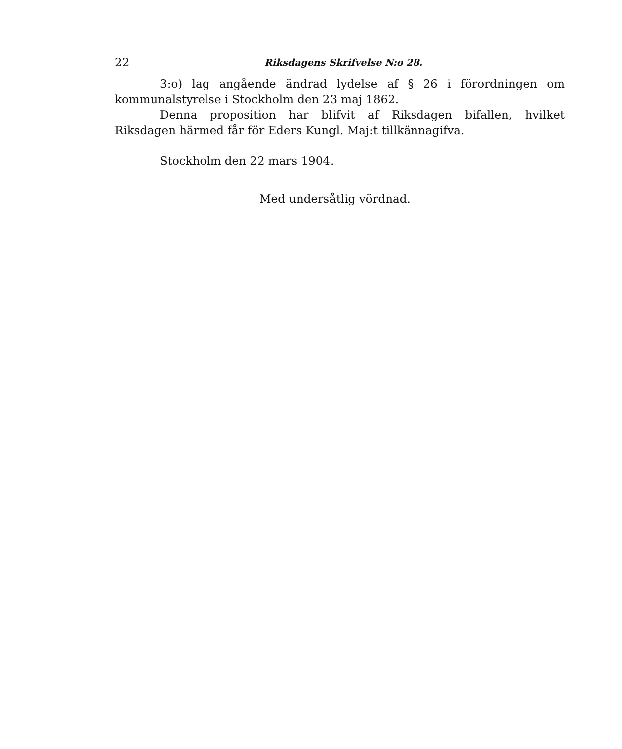22 Riksdagens Skrifvelse N:o 28.
3:o) lag angående ändrad lydelse af § 26 i förordningen om kommunalstyrelse i Stockholm den 23 maj 1862.
Denna proposition har blifvit af Riksdagen bifallen, hvilket Riksdagen härmed får för Eders Kungl. Maj:t tillkännagifva.
Stockholm den 22 mars 1904.
Med undersåtlig vördnad.